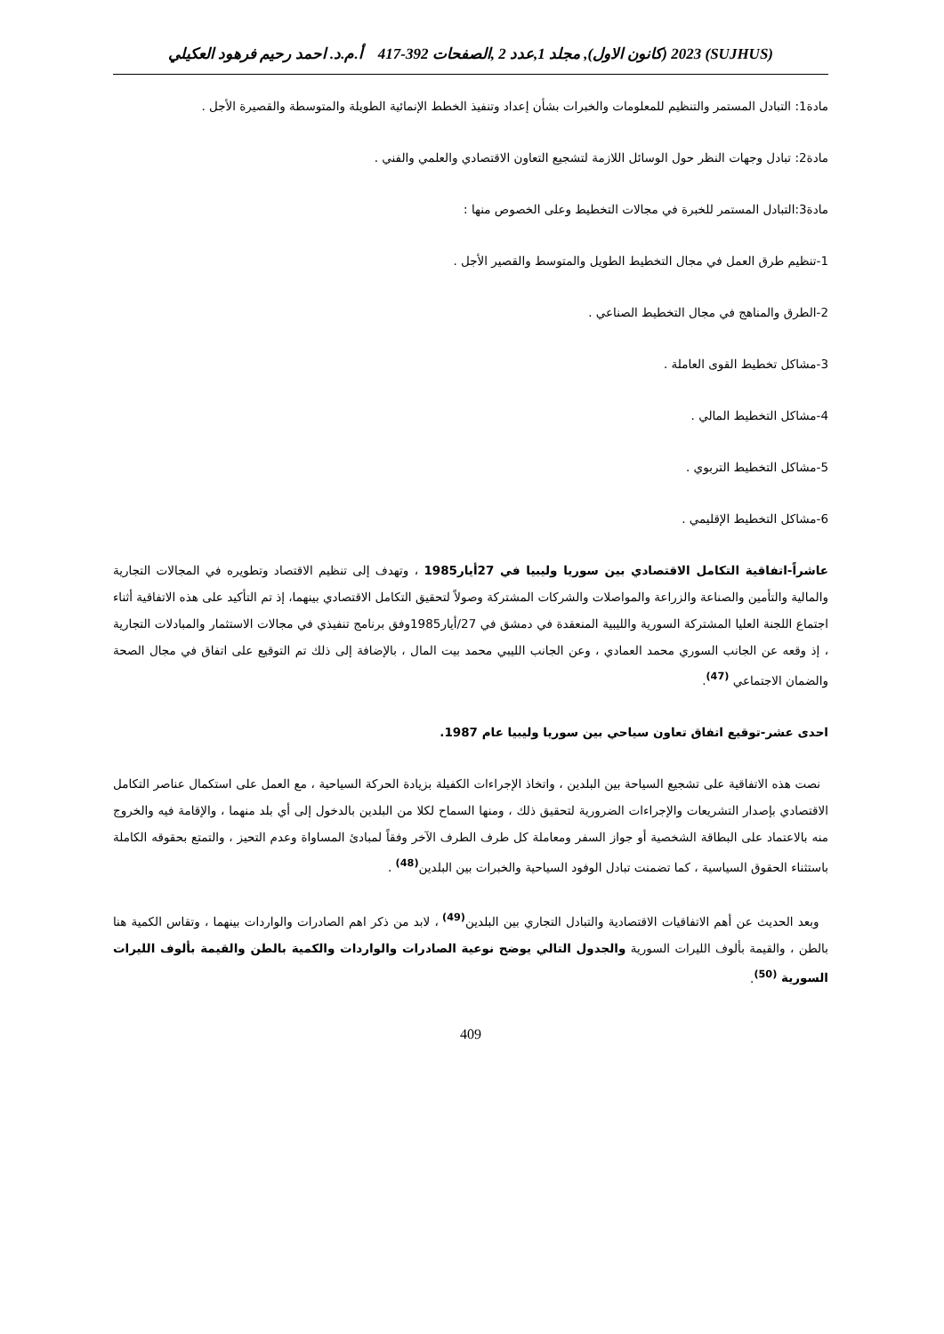(SUJHUS) 2023 (كانون الاول), مجلد 1,عدد 2 ,الصفحات 392-417 أ.م.د. احمد رحيم فرهود العكيلي
مادة1: التبادل المستمر والتنظيم للمعلومات والخبرات بشأن إعداد وتنفيذ الخطط الإنمائية الطويلة والمتوسطة والقصيرة الأجل .
مادة2: تبادل وجهات النظر حول الوسائل اللازمة لتشجيع التعاون الاقتصادي والعلمي والفني .
مادة3:التبادل المستمر للخبرة في مجالات التخطيط وعلى الخصوص منها :
1-تنظيم طرق العمل في مجال التخطيط الطويل والمتوسط والقصير الأجل .
2-الطرق والمناهج في مجال التخطيط الصناعي .
3-مشاكل تخطيط القوى العاملة .
4-مشاكل التخطيط المالي .
5-مشاكل التخطيط التربوي .
6-مشاكل التخطيط الإقليمي .
عاشراً-اتفاقية التكامل الاقتصادي بين سوريا وليبيا في 27أيار1985 ، وتهدف إلى تنظيم الاقتصاد وتطويره في المجالات التجارية والمالية والتأمين والصناعة والزراعة والمواصلات والشركات المشتركة وصولاً لتحقيق التكامل الاقتصادي بينهما، إذ تم التأكيد على هذه الاتفاقية أثناء اجتماع اللجنة العليا المشتركة السورية والليبية المنعقدة في دمشق في 27/أيار1985وفق برنامج تنفيذي في مجالات الاستثمار والمبادلات التجارية ، إذ وقعه عن الجانب السوري محمد العمادي ، وعن الجانب الليبي محمد بيت المال ، بالإضافة إلى ذلك تم التوقيع على اتفاق في مجال الصحة والضمان الاجتماعي <sup>(47)</sup>.
احدى عشر-توقيع اتفاق تعاون سياحي بين سوريا وليبيا عام 1987.
نصت هذه الاتفاقية على تشجيع السياحة بين البلدين ، واتخاذ الإجراءات الكفيلة بزيادة الحركة السياحية ، مع العمل على استكمال عناصر التكامل الاقتصادي بإصدار التشريعات والإجراءات الضرورية لتحقيق ذلك ، ومنها السماح لكلا من البلدين بالدخول إلى أي بلد منهما ، والإقامة فيه والخروج منه بالاعتماد على البطاقة الشخصية أو جواز السفر ومعاملة كل طرف الطرف الآخر وفقاً لمبادئ المساواة وعدم التحيز ، والتمتع بحقوقه الكاملة باستثناء الحقوق السياسية ، كما تضمنت تبادل الوفود السياحية والخبرات بين البلدين<sup>(48)</sup> .
وبعد الحديث عن أهم الاتفاقيات الاقتصادية والتبادل التجاري بين البلدين<sup>(49)</sup> ، لابد من ذكر اهم الصادرات والواردات بينهما ، وتقاس الكمية هنا بالطن ، والقيمة بألوف الليرات السورية والجدول التالي يوضح نوعية الصادرات والواردات والكمية بالطن والقيمة بألوف الليرات السورية <sup>(50)</sup>.
409